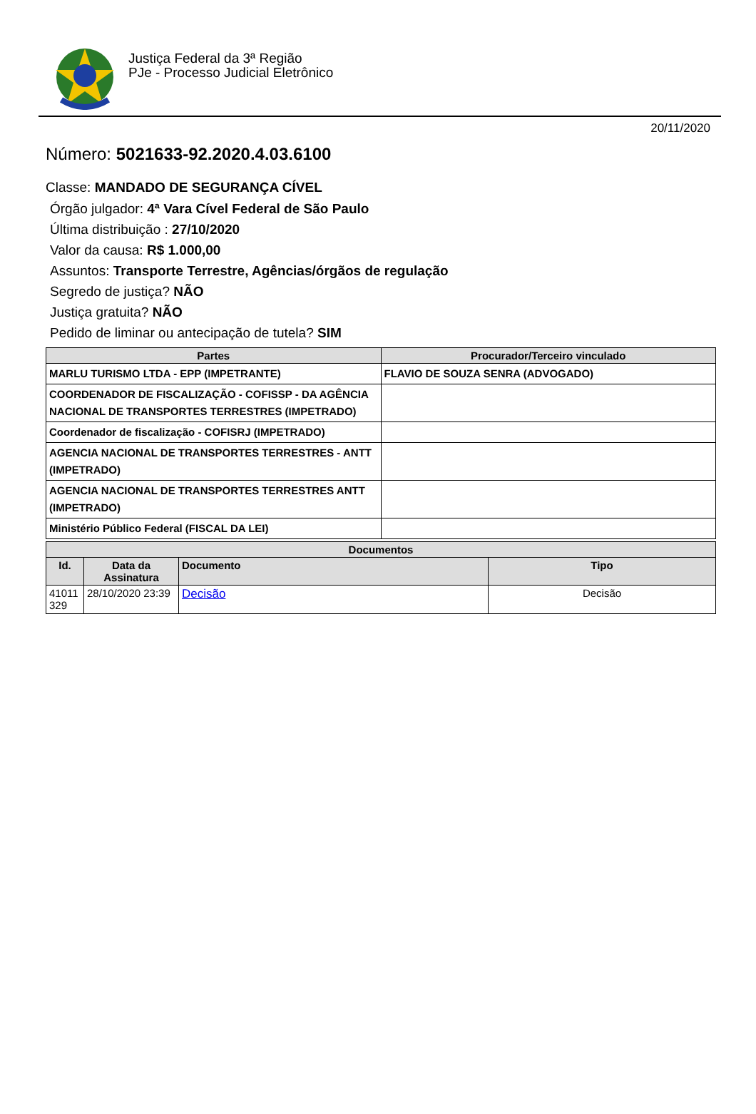Justiça Federal da 3ª Região
PJe - Processo Judicial Eletrônico
20/11/2020
Número: 5021633-92.2020.4.03.6100
Classe: MANDADO DE SEGURANÇA CÍVEL
Órgão julgador: 4ª Vara Cível Federal de São Paulo
Última distribuição : 27/10/2020
Valor da causa: R$ 1.000,00
Assuntos: Transporte Terrestre, Agências/órgãos de regulação
Segredo de justiça? NÃO
Justiça gratuita? NÃO
Pedido de liminar ou antecipação de tutela? SIM
| Partes | Procurador/Terceiro vinculado |
| --- | --- |
| MARLU TURISMO LTDA - EPP (IMPETRANTE) | FLAVIO DE SOUZA SENRA (ADVOGADO) |
| COORDENADOR DE FISCALIZAÇÃO - COFISSP - DA AGÊNCIA NACIONAL DE TRANSPORTES TERRESTRES (IMPETRADO) | |
| Coordenador de fiscalização - COFISRJ (IMPETRADO) | |
| AGENCIA NACIONAL DE TRANSPORTES TERRESTRES - ANTT (IMPETRADO) | |
| AGENCIA NACIONAL DE TRANSPORTES TERRESTRES ANTT (IMPETRADO) | |
| Ministério Público Federal (FISCAL DA LEI) | |
| Documentos | | | |
| --- | --- | --- | --- |
| Id. | Data da Assinatura | Documento | Tipo |
| 41011 329 | 28/10/2020 23:39 | Decisão | Decisão |